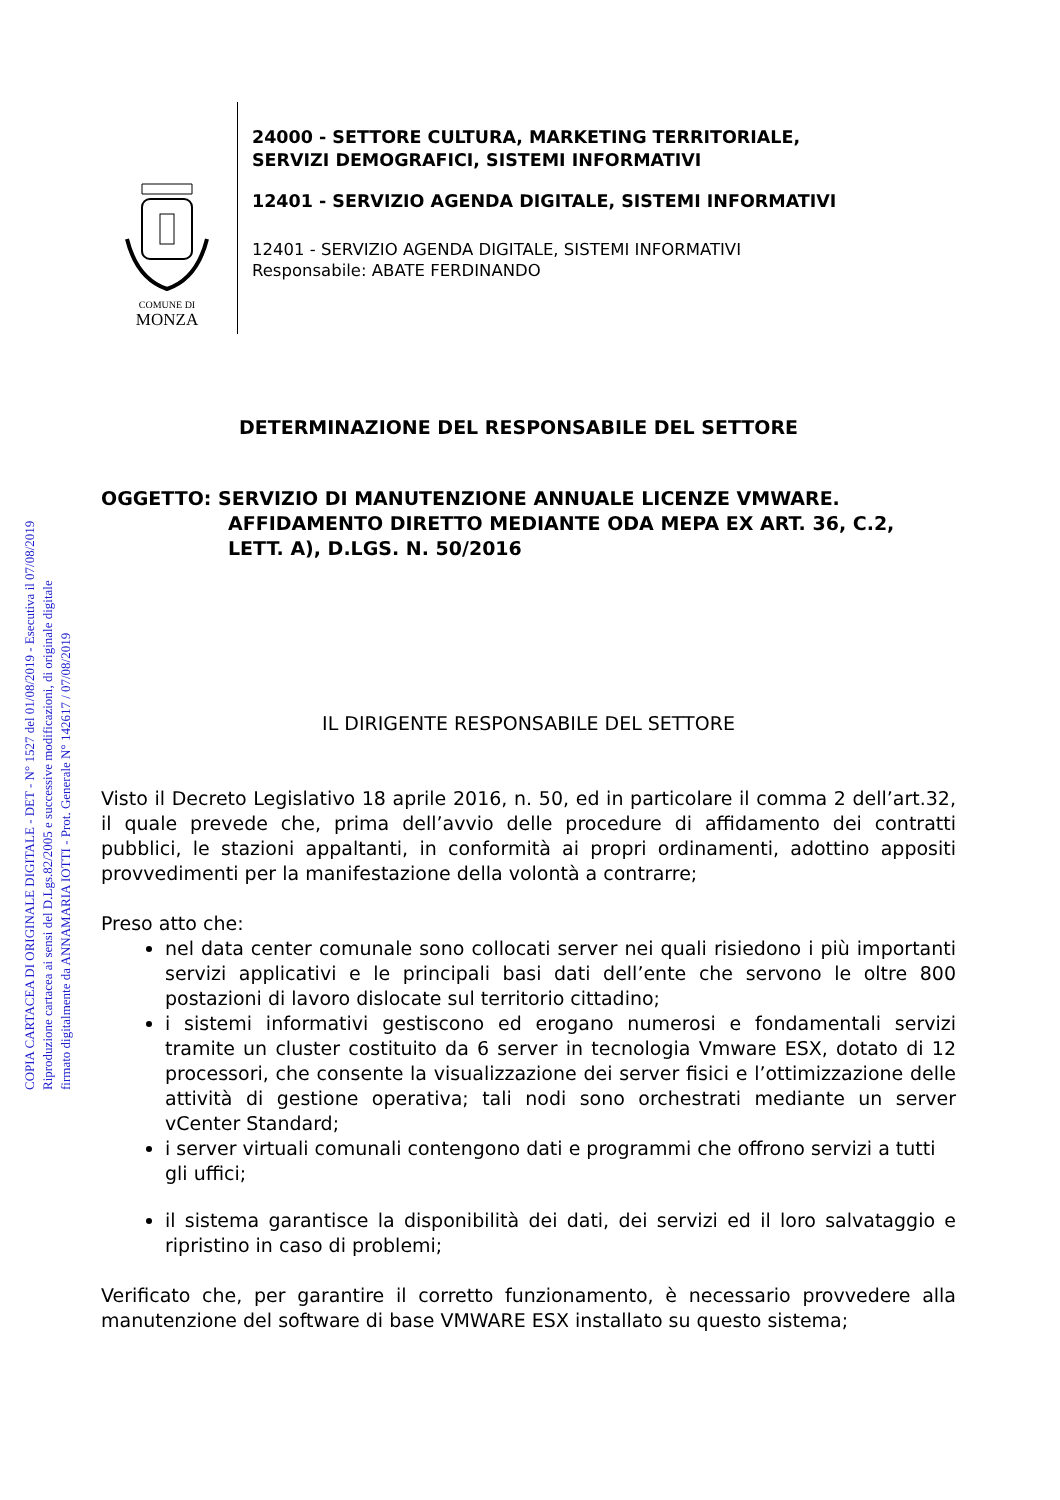COPIA CARTACEA DI ORIGINALE DIGITALE - DET - N° 1527 del 01/08/2019 - Esecutiva il 07/08/2019
Riproduzione cartacea ai sensi del D.Lgs.82/2005 e successive modificazioni, di originale digitale
firmato digitalmente da ANNAMARIA IOTTI - Prot. Generale N° 142617 / 07/08/2019
COMUNE DI
MONZA
24000 - SETTORE CULTURA, MARKETING TERRITORIALE,
SERVIZI DEMOGRAFICI, SISTEMI INFORMATIVI
12401 - SERVIZIO AGENDA DIGITALE, SISTEMI INFORMATIVI
12401 - SERVIZIO AGENDA DIGITALE, SISTEMI INFORMATIVI
Responsabile: ABATE FERDINANDO
DETERMINAZIONE DEL RESPONSABILE DEL SETTORE
OGGETTO: SERVIZIO DI MANUTENZIONE ANNUALE LICENZE VMWARE. AFFIDAMENTO DIRETTO MEDIANTE ODA MEPA EX ART. 36, C.2, LETT. A), D.LGS. N. 50/2016
IL DIRIGENTE RESPONSABILE DEL SETTORE
Visto il Decreto Legislativo 18 aprile 2016, n. 50, ed in particolare il comma 2 dell’art.32, il quale prevede che, prima dell’avvio delle procedure di affidamento dei contratti pubblici, le stazioni appaltanti, in conformità ai propri ordinamenti, adottino appositi provvedimenti per la manifestazione della volontà a contrarre;
Preso atto che:
nel data center comunale sono collocati server nei quali risiedono i più importanti servizi applicativi e le principali basi dati dell’ente che servono le oltre 800 postazioni di lavoro dislocate sul territorio cittadino;
i sistemi informativi gestiscono ed erogano numerosi e fondamentali servizi tramite un cluster costituito da 6 server in tecnologia Vmware ESX, dotato di 12 processori, che consente la visualizzazione dei server fisici e l’ottimizzazione delle attività di gestione operativa; tali nodi sono orchestrati mediante un server vCenter Standard;
i server virtuali comunali contengono dati e programmi che offrono servizi a tutti gli uffici;
il sistema garantisce la disponibilità dei dati, dei servizi ed il loro salvataggio e ripristino in caso di problemi;
Verificato che, per garantire il corretto funzionamento, è necessario provvedere alla manutenzione del software di base VMWARE ESX installato su questo sistema;